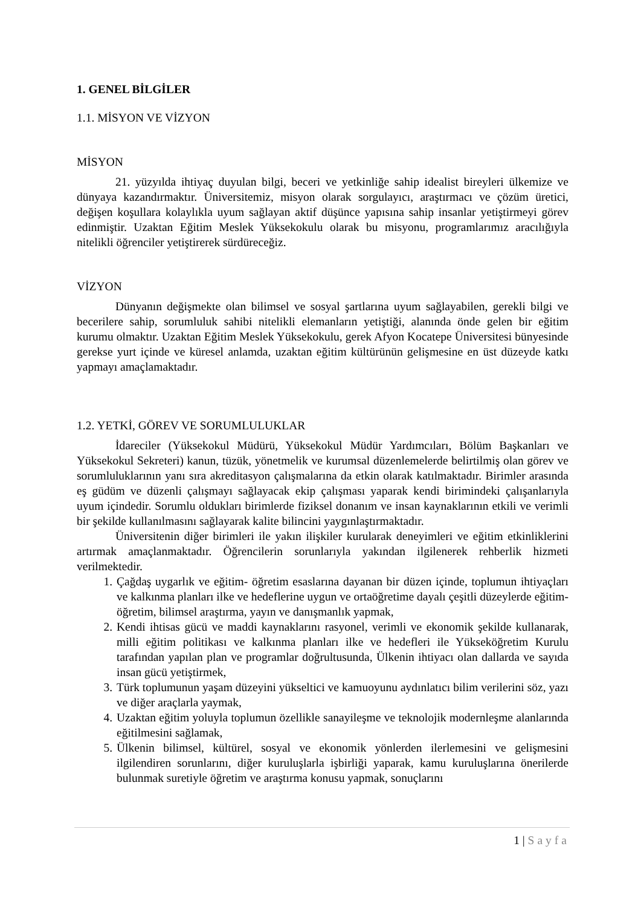1. GENEL BİLGİLER
1.1. MİSYON VE VİZYON
MİSYON
21. yüzyılda ihtiyaç duyulan bilgi, beceri ve yetkinliğe sahip idealist bireyleri ülkemize ve dünyaya kazandırmaktır. Üniversitemiz, misyon olarak sorgulayıcı, araştırmacı ve çözüm üretici, değişen koşullara kolaylıkla uyum sağlayan aktif düşünce yapısına sahip insanlar yetiştirmeyi görev edinmiştir. Uzaktan Eğitim Meslek Yüksekokulu olarak bu misyonu, programlarımız aracılığıyla nitelikli öğrenciler yetiştirerek sürdüreceğiz.
VİZYON
Dünyanın değişmekte olan bilimsel ve sosyal şartlarına uyum sağlayabilen, gerekli bilgi ve becerilere sahip, sorumluluk sahibi nitelikli elemanların yetiştiği, alanında önde gelen bir eğitim kurumu olmaktır. Uzaktan Eğitim Meslek Yüksekokulu, gerek Afyon Kocatepe Üniversitesi bünyesinde gerekse yurt içinde ve küresel anlamda, uzaktan eğitim kültürünün gelişmesine en üst düzeyde katkı yapmayı amaçlamaktadır.
1.2. YETKİ, GÖREV VE SORUMLULUKLAR
İdareciler (Yüksekokul Müdürü, Yüksekokul Müdür Yardımcıları, Bölüm Başkanları ve Yüksekokul Sekreteri) kanun, tüzük, yönetmelik ve kurumsal düzenlemelerde belirtilmiş olan görev ve sorumluluklarının yanı sıra akreditasyon çalışmalarına da etkin olarak katılmaktadır. Birimler arasında eş güdüm ve düzenli çalışmayı sağlayacak ekip çalışması yaparak kendi birimindeki çalışanlarıyla uyum içindedir. Sorumlu oldukları birimlerde fiziksel donanım ve insan kaynaklarının etkili ve verimli bir şekilde kullanılmasını sağlayarak kalite bilincini yaygınlaştırmaktadır.
Üniversitenin diğer birimleri ile yakın ilişkiler kurularak deneyimleri ve eğitim etkinliklerini artırmak amaçlanmaktadır. Öğrencilerin sorunlarıyla yakından ilgilenerek rehberlik hizmeti verilmektedir.
1. Çağdaş uygarlık ve eğitim- öğretim esaslarına dayanan bir düzen içinde, toplumun ihtiyaçları ve kalkınma planları ilke ve hedeflerine uygun ve ortaöğretime dayalı çeşitli düzeylerde eğitim- öğretim, bilimsel araştırma, yayın ve danışmanlık yapmak,
2. Kendi ihtisas gücü ve maddi kaynaklarını rasyonel, verimli ve ekonomik şekilde kullanarak, milli eğitim politikası ve kalkınma planları ilke ve hedefleri ile Yükseköğretim Kurulu tarafından yapılan plan ve programlar doğrultusunda, Ülkenin ihtiyacı olan dallarda ve sayıda insan gücü yetiştirmek,
3. Türk toplumunun yaşam düzeyini yükseltici ve kamuoyunu aydınlatıcı bilim verilerini söz, yazı ve diğer araçlarla yaymak,
4. Uzaktan eğitim yoluyla toplumun özellikle sanayileşme ve teknolojik modernleşme alanlarında eğitilmesini sağlamak,
5. Ülkenin bilimsel, kültürel, sosyal ve ekonomik yönlerden ilerlemesini ve gelişmesini ilgilendiren sorunlarını, diğer kuruluşlarla işbirliği yaparak, kamu kuruluşlarına önerilerde bulunmak suretiyle öğretim ve araştırma konusu yapmak, sonuçlarını
1 | Sayfa